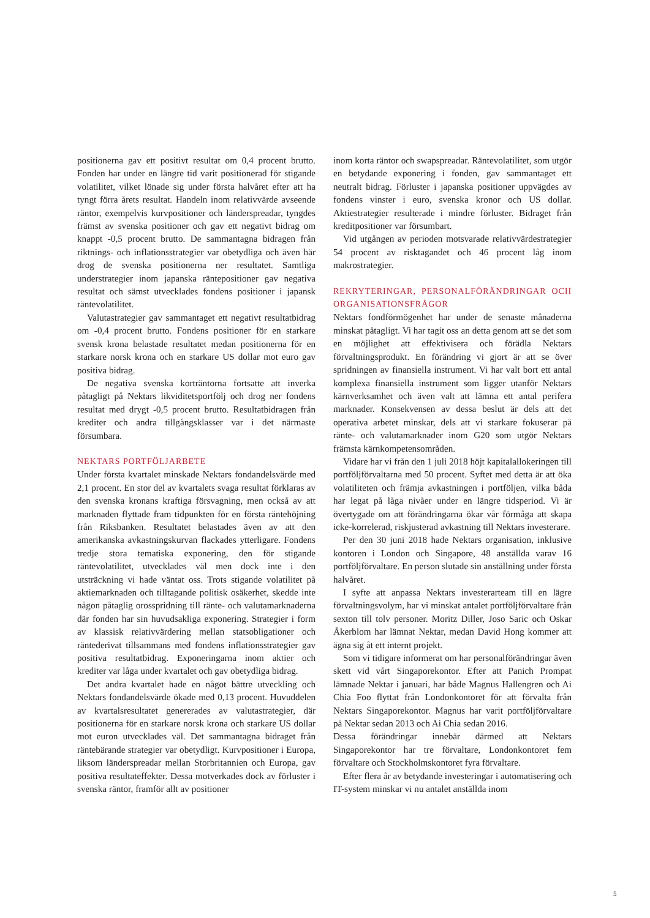positionerna gav ett positivt resultat om 0,4 procent brutto. Fonden har under en längre tid varit positionerad för stigande volatilitet, vilket lönade sig under första halvåret efter att ha tyngt förra årets resultat. Handeln inom relativvärde avseende räntor, exempelvis kurvpositioner och länderspreadar, tyngdes främst av svenska positioner och gav ett negativt bidrag om knappt -0,5 procent brutto. De sammantagna bidragen från riktnings- och inflationsstrategier var obetydliga och även här drog de svenska positionerna ner resultatet. Samtliga understrategier inom japanska räntepositioner gav negativa resultat och sämst utvecklades fondens positioner i japansk räntevolatilitet.
Valutastrategier gav sammantaget ett negativt resultatbidrag om -0,4 procent brutto. Fondens positioner för en starkare svensk krona belastade resultatet medan positionerna för en starkare norsk krona och en starkare US dollar mot euro gav positiva bidrag.
De negativa svenska korträntorna fortsatte att inverka påtagligt på Nektars likviditetsportfölj och drog ner fondens resultat med drygt -0,5 procent brutto. Resultatbidragen från krediter och andra tillgångsklasser var i det närmaste försumbara.
NEKTARS PORTFÖLJARBETE
Under första kvartalet minskade Nektars fondandelsvärde med 2,1 procent. En stor del av kvartalets svaga resultat förklaras av den svenska kronans kraftiga försvagning, men också av att marknaden flyttade fram tidpunkten för en första räntehöjning från Riksbanken. Resultatet belastades även av att den amerikanska avkastningskurvan flackades ytterligare. Fondens tredje stora tematiska exponering, den för stigande räntevolatilitet, utvecklades väl men dock inte i den utsträckning vi hade väntat oss. Trots stigande volatilitet på aktiemarknaden och tilltagande politisk osäkerhet, skedde inte någon påtaglig orosspridning till ränte- och valutamarknaderna där fonden har sin huvudsakliga exponering. Strategier i form av klassisk relativvärdering mellan statsobligationer och räntederivat tillsammans med fondens inflationsstrategier gav positiva resultatbidrag. Exponeringarna inom aktier och krediter var låga under kvartalet och gav obetydliga bidrag.
Det andra kvartalet hade en något bättre utveckling och Nektars fondandelsvärde ökade med 0,13 procent. Huvuddelen av kvartalsresultatet genererades av valutastrategier, där positionerna för en starkare norsk krona och starkare US dollar mot euron utvecklades väl. Det sammantagna bidraget från räntebärande strategier var obetydligt. Kurvpositioner i Europa, liksom länderspreadar mellan Storbritannien och Europa, gav positiva resultateffekter. Dessa motverkades dock av förluster i svenska räntor, framför allt av positioner
inom korta räntor och swapspreadar. Räntevolatilitet, som utgör en betydande exponering i fonden, gav sammantaget ett neutralt bidrag. Förluster i japanska positioner uppvägdes av fondens vinster i euro, svenska kronor och US dollar. Aktiestrategier resulterade i mindre förluster. Bidraget från kreditpositioner var försumbart.
Vid utgången av perioden motsvarade relativvärdestrategier 54 procent av risktagandet och 46 procent låg inom makrostrategier.
REKRYTERINGAR, PERSONALFÖRÄNDRINGAR OCH ORGANISATIONSFRÅGOR
Nektars fondförmögenhet har under de senaste månaderna minskat påtagligt. Vi har tagit oss an detta genom att se det som en möjlighet att effektivisera och förädla Nektars förvaltningsprodukt. En förändring vi gjort är att se över spridningen av finansiella instrument. Vi har valt bort ett antal komplexa finansiella instrument som ligger utanför Nektars kärnverksamhet och även valt att lämna ett antal perifera marknader. Konsekvensen av dessa beslut är dels att det operativa arbetet minskar, dels att vi starkare fokuserar på ränte- och valutamarknader inom G20 som utgör Nektars främsta kärnkompetensområden.
Vidare har vi från den 1 juli 2018 höjt kapitalallokeringen till portföljförvaltarna med 50 procent. Syftet med detta är att öka volatiliteten och främja avkastningen i portföljen, vilka båda har legat på låga nivåer under en längre tidsperiod. Vi är övertygade om att förändringarna ökar vår förmåga att skapa icke-korrelerad, riskjusterad avkastning till Nektars investerare.
Per den 30 juni 2018 hade Nektars organisation, inklusive kontoren i London och Singapore, 48 anställda varav 16 portföljförvaltare. En person slutade sin anställning under första halvåret.
I syfte att anpassa Nektars investerarteam till en lägre förvaltningsvolym, har vi minskat antalet portföljförvaltare från sexton till tolv personer. Moritz Diller, Joso Saric och Oskar Åkerblom har lämnat Nektar, medan David Hong kommer att ägna sig åt ett internt projekt.
Som vi tidigare informerat om har personalförändringar även skett vid vårt Singaporekontor. Efter att Panich Prompat lämnade Nektar i januari, har både Magnus Hallengren och Ai Chia Foo flyttat från Londonkontoret för att förvalta från Nektars Singaporekontor. Magnus har varit portföljförvaltare på Nektar sedan 2013 och Ai Chia sedan 2016.
Dessa förändringar innebär därmed att Nektars Singaporekontor har tre förvaltare, Londonkontoret fem förvaltare och Stockholmskontoret fyra förvaltare.
Efter flera år av betydande investeringar i automatisering och IT-system minskar vi nu antalet anställda inom
5